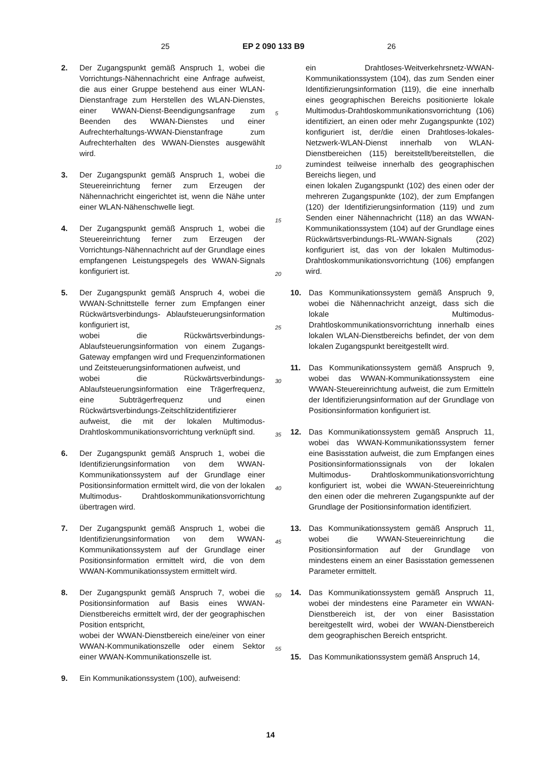25 EP 2 090 133 B9 26
2. Der Zugangspunkt gemäß Anspruch 1, wobei die Vorrichtungs-Nähennachricht eine Anfrage aufweist, die aus einer Gruppe bestehend aus einer WLAN-Dienstanfrage zum Herstellen des WLAN-Dienstes, einer WWAN-Dienst-Beendigungsanfrage zum Beenden des WWAN-Dienstes und einer Aufrechterhaltungs-WWAN-Dienstanfrage zum Aufrechterhalten des WWAN-Dienstes ausgewählt wird.
3. Der Zugangspunkt gemäß Anspruch 1, wobei die Steuereinrichtung ferner zum Erzeugen der Nähennachricht eingerichtet ist, wenn die Nähe unter einer WLAN-Nähenschwelle liegt.
4. Der Zugangspunkt gemäß Anspruch 1, wobei die Steuereinrichtung ferner zum Erzeugen der Vorrichtungs-Nähennachricht auf der Grundlage eines empfangenen Leistungspegels des WWAN-Signals konfiguriert ist.
5. Der Zugangspunkt gemäß Anspruch 4, wobei die WWAN-Schnittstelle ferner zum Empfangen einer Rückwärtsverbindungs- Ablaufsteuerungsinformation konfiguriert ist,
wobei die Rückwärtsverbindungs-Ablaufsteuerungsinformation von einem Zugangs-Gateway empfangen wird und Frequenzinformationen und Zeitsteuerungsinformationen aufweist, und
wobei die Rückwärtsverbindungs-Ablaufsteuerungsinformation eine Trägerfrequenz, eine Subträgerfrequenz und einen Rückwärtsverbindungs-Zeitschlitzidentifizierer aufweist, die mit der lokalen Multimodus-Drahtloskommunikationsvorrichtung verknüpft sind.
6. Der Zugangspunkt gemäß Anspruch 1, wobei die Identifizierungsinformation von dem WWAN-Kommunikationssystem auf der Grundlage einer Positionsinformation ermittelt wird, die von der lokalen Multimodus- Drahtloskommunikationsvorrichtung übertragen wird.
7. Der Zugangspunkt gemäß Anspruch 1, wobei die Identifizierungsinformation von dem WWAN-Kommunikationssystem auf der Grundlage einer Positionsinformation ermittelt wird, die von dem WWAN-Kommunikationssystem ermittelt wird.
8. Der Zugangspunkt gemäß Anspruch 7, wobei die Positionsinformation auf Basis eines WWAN-Dienstbereichs ermittelt wird, der der geographischen Position entspricht,
wobei der WWAN-Dienstbereich eine/einer von einer WWAN-Kommunikationszelle oder einem Sektor einer WWAN-Kommunikationszelle ist.
9. Ein Kommunikationssystem (100), aufweisend:
5
10
15
20
25
30
35
40
45
50
55
ein Drahtloses-Weitverkehrsnetz-WWAN-Kommunikationssystem (104), das zum Senden einer Identifizierungsinformation (119), die eine innerhalb eines geographischen Bereichs positionierte lokale Multimodus-Drahtloskommunikationsvorrichtung (106) identifiziert, an einen oder mehr Zugangspunkte (102) konfiguriert ist, der/die einen Drahtloses-lokales-Netzwerk-WLAN-Dienst innerhalb von WLAN-Dienstbereichen (115) bereitstellt/bereitstellen, die zumindest teilweise innerhalb des geographischen Bereichs liegen, und
einen lokalen Zugangspunkt (102) des einen oder der mehreren Zugangspunkte (102), der zum Empfangen (120) der Identifizierungsinformation (119) und zum Senden einer Nähennachricht (118) an das WWAN-Kommunikationssystem (104) auf der Grundlage eines Rückwärtsverbindungs-RL-WWAN-Signals (202) konfiguriert ist, das von der lokalen Multimodus-Drahtloskommunikationsvorrichtung (106) empfangen wird.
10. Das Kommunikationssystem gemäß Anspruch 9, wobei die Nähennachricht anzeigt, dass sich die lokale Multimodus-Drahtloskommunikationsvorrichtung innerhalb eines lokalen WLAN-Dienstbereichs befindet, der von dem lokalen Zugangspunkt bereitgestellt wird.
11. Das Kommunikationssystem gemäß Anspruch 9, wobei das WWAN-Kommunikationssystem eine WWAN-Steuereinrichtung aufweist, die zum Ermitteln der Identifizierungsinformation auf der Grundlage von Positionsinformation konfiguriert ist.
12. Das Kommunikationssystem gemäß Anspruch 11, wobei das WWAN-Kommunikationssystem ferner eine Basisstation aufweist, die zum Empfangen eines Positionsinformationssignals von der lokalen Multimodus- Drahtloskommunikationsvorrichtung konfiguriert ist, wobei die WWAN-Steuereinrichtung den einen oder die mehreren Zugangspunkte auf der Grundlage der Positionsinformation identifiziert.
13. Das Kommunikationssystem gemäß Anspruch 11, wobei die WWAN-Steuereinrichtung die Positionsinformation auf der Grundlage von mindestens einem an einer Basisstation gemessenen Parameter ermittelt.
14. Das Kommunikationssystem gemäß Anspruch 11, wobei der mindestens eine Parameter ein WWAN-Dienstbereich ist, der von einer Basisstation bereitgestellt wird, wobei der WWAN-Dienstbereich dem geographischen Bereich entspricht.
15. Das Kommunikationssystem gemäß Anspruch 14,
14